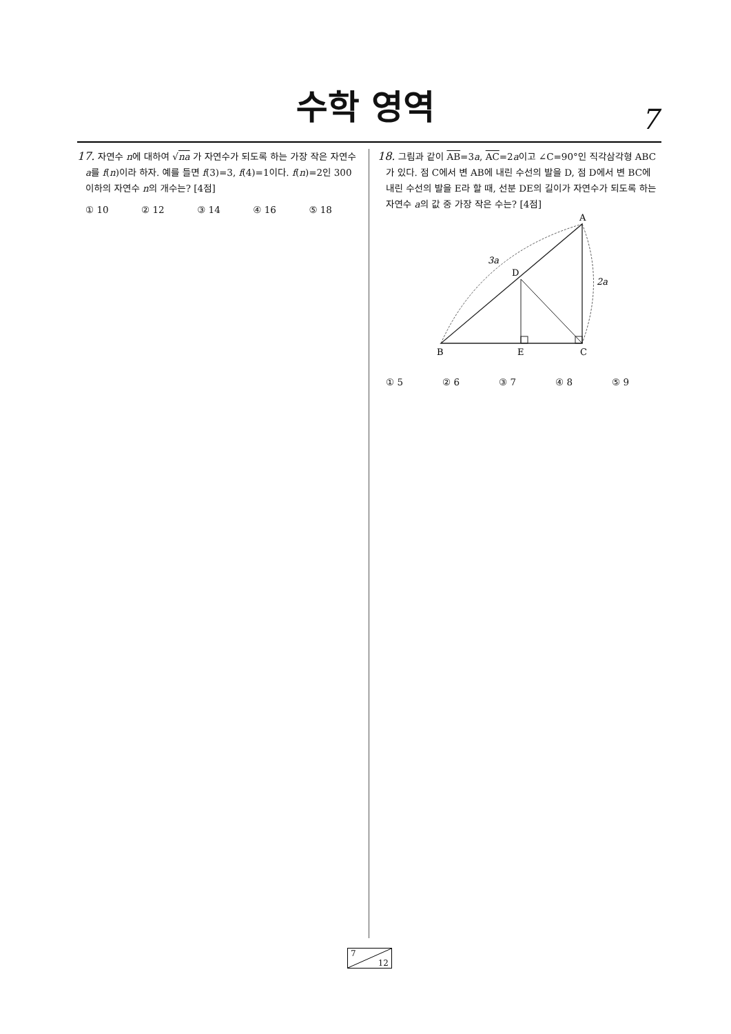수학 영역 7
17. 자연수 n에 대하여 √na 가 자연수가 되도록 하는 가장 작은 자연수 a를 f(n)이라 하자. 예를 들면 f(3)=3, f(4)=1이다. f(n)=2인 300 이하의 자연수 n의 개수는? [4점]
① 10 ② 12 ③ 14 ④ 16 ⑤ 18
18. 그림과 같이 AB=3a, AC=2a이고 ∠C=90°인 직각삼각형 ABC가 있다. 점 C에서 변 AB에 내린 수선의 발을 D, 점 D에서 변 BC에 내린 수선의 발을 E라 할 때, 선분 DE의 길이가 자연수가 되도록 하는 자연수 a의 값 중 가장 작은 수는? [4점]
A
B
C
D
E
3a
2a
① 5 ② 6 ③ 7 ④ 8 ⑤ 9
7
12